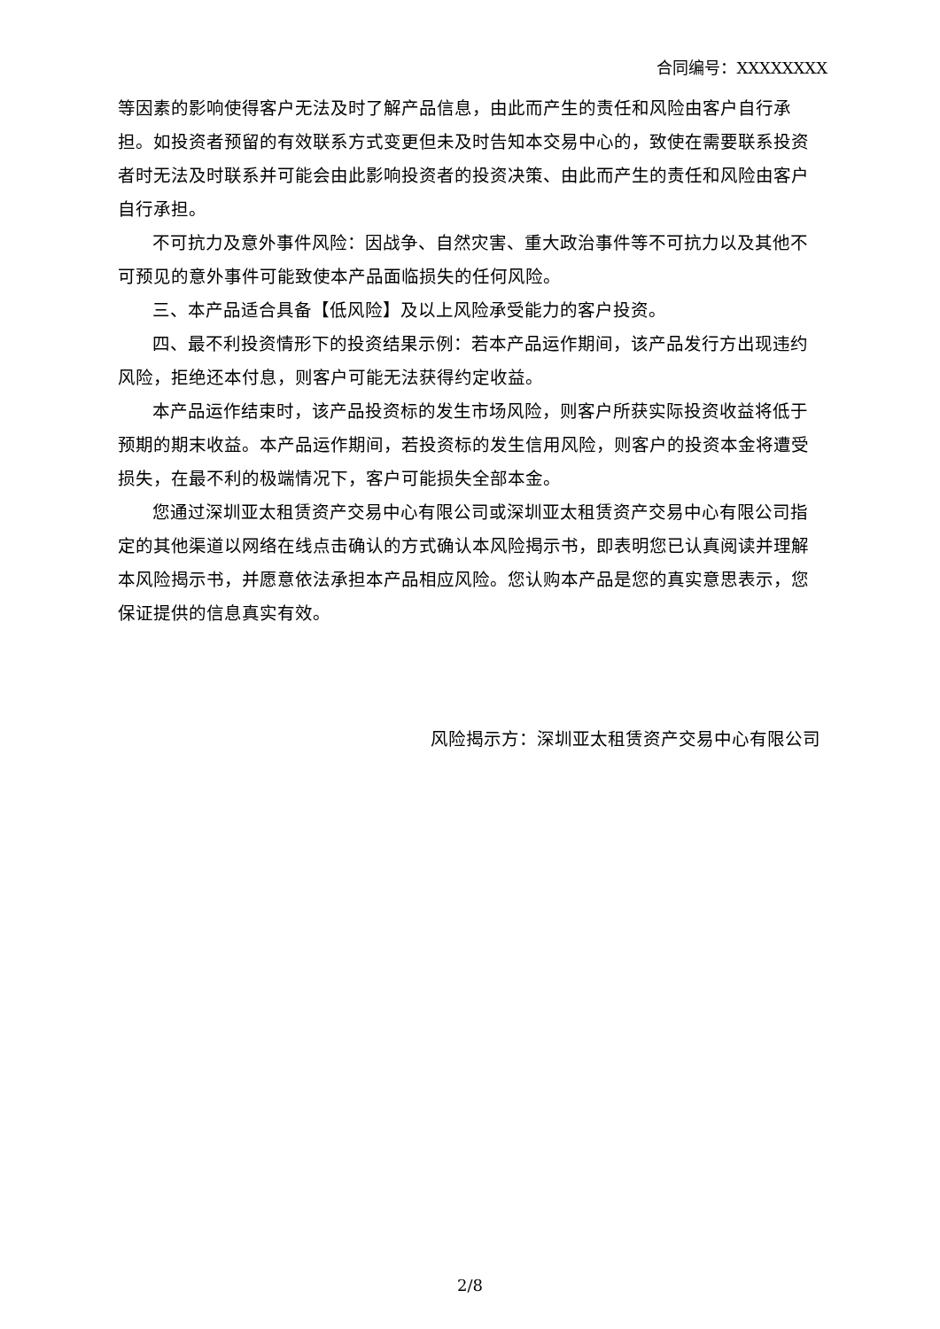合同编号：XXXXXXXX
等因素的影响使得客户无法及时了解产品信息，由此而产生的责任和风险由客户自行承担。如投资者预留的有效联系方式变更但未及时告知本交易中心的，致使在需要联系投资者时无法及时联系并可能会由此影响投资者的投资决策、由此而产生的责任和风险由客户自行承担。
不可抗力及意外事件风险：因战争、自然灾害、重大政治事件等不可抗力以及其他不可预见的意外事件可能致使本产品面临损失的任何风险。
三、本产品适合具备【低风险】及以上风险承受能力的客户投资。
四、最不利投资情形下的投资结果示例：若本产品运作期间，该产品发行方出现违约风险，拒绝还本付息，则客户可能无法获得约定收益。
本产品运作结束时，该产品投资标的发生市场风险，则客户所获实际投资收益将低于预期的期末收益。本产品运作期间，若投资标的发生信用风险，则客户的投资本金将遭受损失，在最不利的极端情况下，客户可能损失全部本金。
您通过深圳亚太租赁资产交易中心有限公司或深圳亚太租赁资产交易中心有限公司指定的其他渠道以网络在线点击确认的方式确认本风险揭示书，即表明您已认真阅读并理解本风险揭示书，并愿意依法承担本产品相应风险。您认购本产品是您的真实意思表示，您保证提供的信息真实有效。
风险揭示方：深圳亚太租赁资产交易中心有限公司
2/8